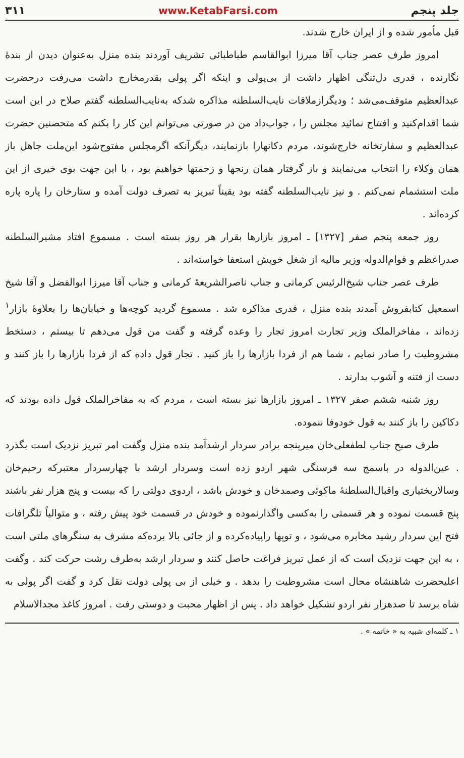جلد پنجم www.KetabFarsi.com ۳۱۱
قبل مأمور شده و از ایران خارج شدند.
امروز طرف عصر جناب آقا میرزا ابوالقاسم طباطبائی تشریف آوردند بنده منزل به‌عنوان دیدن از بندهٔ نگارنده ، قدری دل‌تنگی اظهار داشت از بی‌پولی و اینکه اگر پولی بقدرمخارج داشت می‌رفت درحضرت عبدالعظیم متوقف‌می‌شد ؛ ودیگرازملاقات نایب‌السلطنه مذاکره شدکه به‌نایب‌السلطنه گفتم صلاح در این است شما اقدام‌کنید و افتتاح نمائید مجلس را ، جواب‌داد من در صورتی می‌توانم این کار را بکنم که متحصنین حضرت عبدالعظیم و سفارتخانه خارج‌شوند، مردم دکانهارا بازنمایند، دیگرآنکه اگرمجلس مفتوح‌شود این‌ملت جاهل باز همان وکلاء را انتخاب می‌نمایند و باز گرفتار همان رنجها و زحمتها خواهیم بود ، با این جهت بوی خیری از این ملت استشمام نمی‌کنم . و نیز نایب‌السلطنه گفته بود یقیناً تبریز به تصرف دولت آمده و ستارخان را پاره پاره کرده‌اند .
روز جمعه پنجم صفر [۱۳۲۷] ـ امروز بازارها بقرار هر روز بسته است . مسموع افتاد مشیرالسلطنه صدراعظم و قوام‌الدوله وزیر مالیه از شغل خویش استعفا خواسته‌اند .
طرف عصر جناب شیخ‌الرئیس کرمانی و جناب ناصرالشریعهٔ کرمانی و جناب آقا میرزا ابوالفضل و آقا شیخ اسمعیل کتابفروش آمدند بنده منزل ، قدری مذاکره شد . مسموع گردید کوچه‌ها و خیابان‌ها را بعلاوهٔ بازار<sup>۱</sup> زده‌اند ، مفاخرالملک وزیر تجارت امروز تجار را وعده گرفته و گفت من قول می‌دهم تا بیستم ، دستخط مشروطیت را صادر نمایم ، شما هم از فردا بازارها را باز کنید . تجار قول داده که از فردا بازارها را باز کنند و دست از فتنه و آشوب بدارند .
روز شنبه ششم صفر ۱۳۲۷ ـ امروز بازارها نیز بسته است ، مردم که به مفاخر‌الملک قول داده بودند که دکاکین را باز کنند به قول خودوفا ننموده.
طرف صبح جناب لطفعلی‌خان میرپنجه برادر سردار ارشدآمد بنده منزل وگفت امر تبریز نزدیک است بگذرد . عین‌الدوله در باسمج سه فرسنگی شهر اردو زده است وسردار ارشد با چهارسردار معتبرکه رحیم‌خان وسالاربختیاری واقبال‌السلطنهٔ ماکوئی وصمدخان و خودش باشد ، اردوی دولتی را که بیست و پنج هزار نفر باشند پنج قسمت نموده و هر قسمتی را به‌کسی واگذارنموده و خودش در قسمت خود پیش رفته ، و متوالیاً تلگرافات فتح این سردار رشید مخابره می‌شود ، و توپها راپیاده‌کرده و از جائی بالا برده‌که مشرف به سنگرهای ملتی است ، به این جهت نزدیک است که از عمل تبریز فراغت حاصل کنند و سردار ارشد به‌طرف رشت حرکت کند . وگفت اعلیحضرت شاهنشاه محال است مشروطیت را بدهد . و خیلی از بی پولی دولت نقل کرد و گفت اگر پولی به شاه برسد تا صدهزار نفر اردو تشکیل خواهد داد . پس از اظهار محبت و دوستی رفت . امروز کاغذ مجدالاسلام
۱ ـ کلمه‌ای شبیه به « خاتمه » .